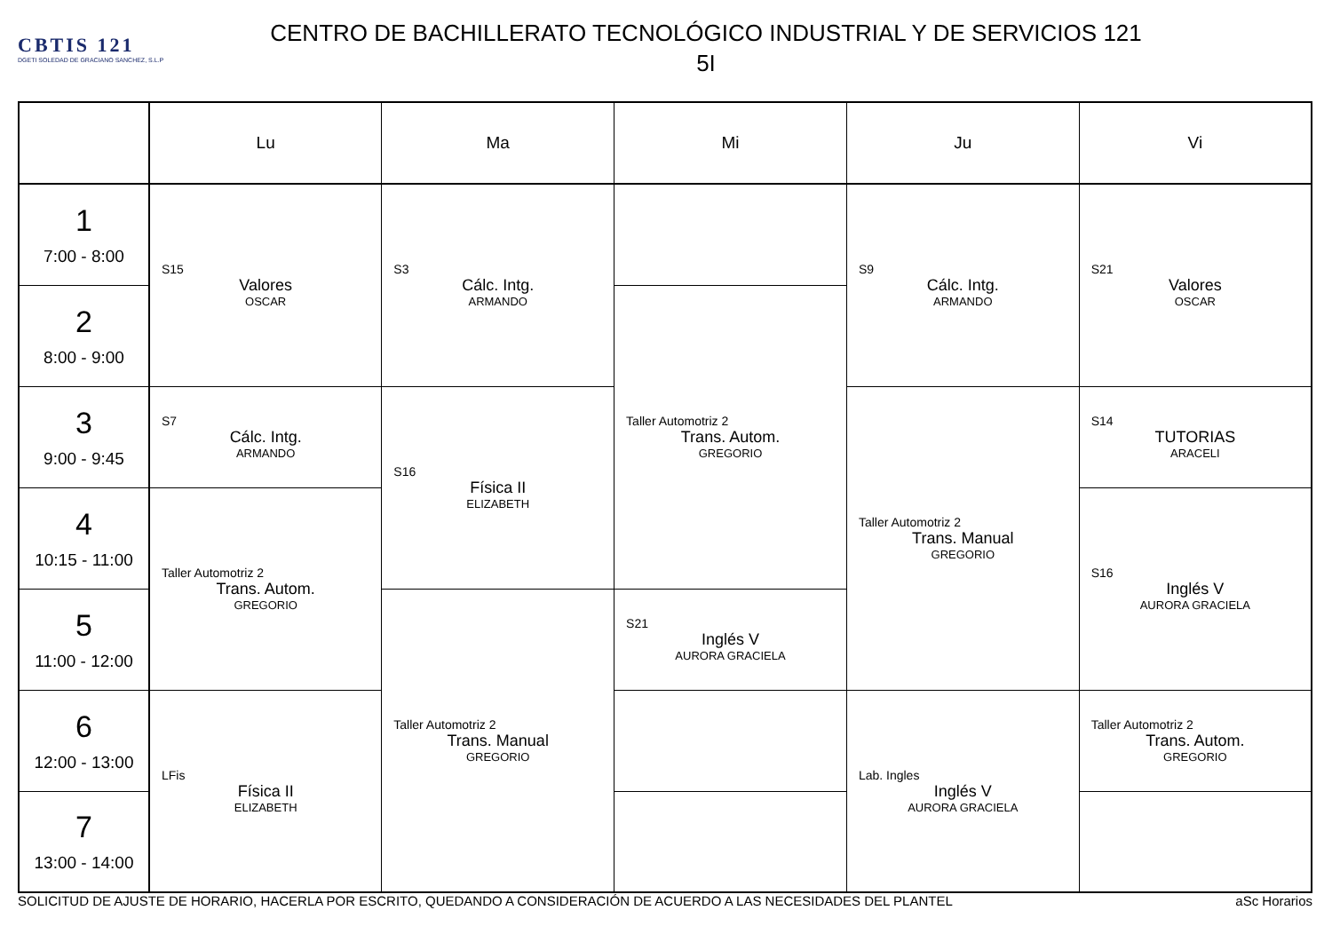CBTIS 121
DGETI SOLEDAD DE GRACIANO SANCHEZ, S.L.P
CENTRO DE BACHILLERATO TECNOLÓGICO INDUSTRIAL Y DE SERVICIOS 121
5I
| | Lu | Ma | Mi | Ju | Vi |
| --- | --- | --- | --- | --- | --- |
| 1 7:00 - 8:00 | S15 Valores OSCAR | S3 Cálc. Intg. ARMANDO | | S9 Cálc. Intg. ARMANDO | S21 Valores OSCAR |
| 2 8:00 - 9:00 | | | Taller Automotriz 2 Trans. Autom. GREGORIO | | |
| 3 9:00 - 9:45 | S7 Cálc. Intg. ARMANDO | S16 Física II ELIZABETH | | Taller Automotriz 2 Trans. Manual GREGORIO | S14 TUTORIAS ARACELI |
| 4 10:15 - 11:00 | Taller Automotriz 2 Trans. Autom. GREGORIO | | | | S16 Inglés V AURORA GRACIELA |
| 5 11:00 - 12:00 | | Taller Automotriz 2 Trans. Manual GREGORIO | S21 Inglés V AURORA GRACIELA | | |
| 6 12:00 - 13:00 | LFis Física II ELIZABETH | | | Lab. Ingles Inglés V AURORA GRACIELA | Taller Automotriz 2 Trans. Autom. GREGORIO |
| 7 13:00 - 14:00 | | | | | |
SOLICITUD DE AJUSTE DE HORARIO, HACERLA POR ESCRITO, QUEDANDO A CONSIDERACIÓN DE ACUERDO A LAS NECESIDADES DEL PLANTEL aSc Horarios